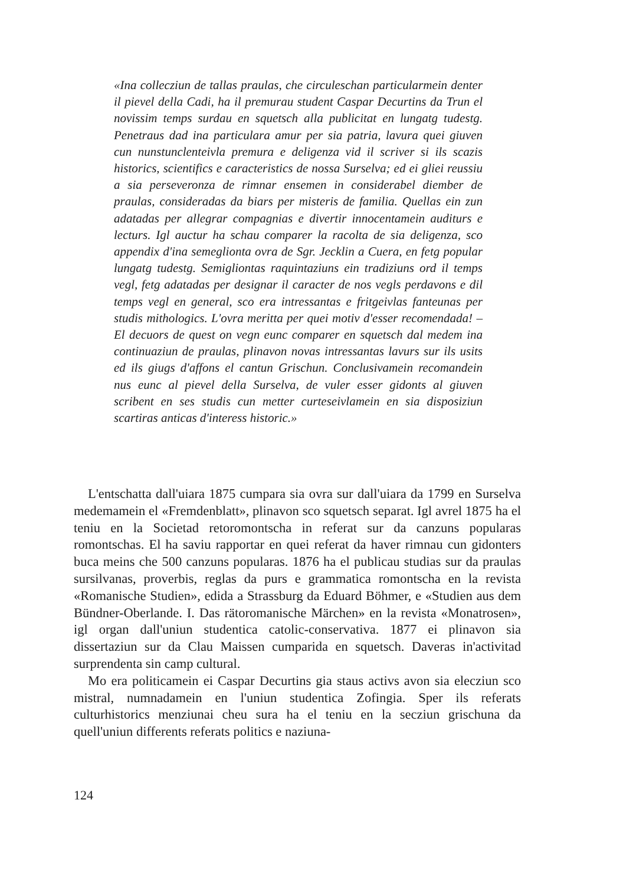«Ina collecziun de tallas praulas, che circuleschan particularmein denter il pievel della Cadi, ha il premurau student Caspar Decurtins da Trun el novissim temps surdau en squetsch alla publicitat en lungatg tudestg. Penetraus dad ina particulara amur per sia patria, lavura quei giuven cun nunstunclenteivla premura e deligenza vid il scriver si ils scazis historics, scientifics e caracteristics de nossa Surselva; ed ei gliei reussiu a sia perseveronza de rimnar ensemen in considerabel diember de praulas, consideradas da biars per misteris de familia. Quellas ein zun adatadas per allegrar compagnias e divertir innocentamein auditurs e lecturs. Igl auctur ha schau comparer la racolta de sia deligenza, sco appendix d'ina semeglionta ovra de Sgr. Jecklin a Cuera, en fetg popular lungatg tudestg. Semigliontas raquintaziuns ein tradiziuns ord il temps vegl, fetg adatadas per designar il caracter de nos vegls perdavons e dil temps vegl en general, sco era intressantas e fritgeivlas fanteunas per studis mithologics. L'ovra meritta per quei motiv d'esser recomendada! – El decuors de quest on vegn eunc comparer en squetsch dal medem ina continuaziun de praulas, plinavon novas intressantas lavurs sur ils usits ed ils giugs d'affons el cantun Grischun. Conclusivamein recomandein nus eunc al pievel della Surselva, de vuler esser gidonts al giuven scribent en ses studis cun metter curteseivlamein en sia disposiziun scartiras anticas d'interess historic.»
L'entschatta dall'uiara 1875 cumpara sia ovra sur dall'uiara da 1799 en Surselva medemamein el «Fremdenblatt», plinavon sco squetsch separat. Igl avrel 1875 ha el teniu en la Societad retoromontscha in referat sur da canzuns popularas romontschas. El ha saviu rapportar en quei referat da haver rimnau cun gidonters buca meins che 500 canzuns popularas. 1876 ha el publicau studias sur da praulas sursilvanas, proverbis, reglas da purs e grammatica romontscha en la revista «Romanische Studien», edida a Strassburg da Eduard Böhmer, e «Studien aus dem Bündner-Oberlande. I. Das rätoromanische Märchen» en la revista «Monatrosen», igl organ dall'uniun studentica catolic-conservativa. 1877 ei plinavon sia dissertaziun sur da Clau Maissen cumparida en squetsch. Daveras in'activitad surprendenta sin camp cultural.
Mo era politicamein ei Caspar Decurtins gia staus activs avon sia elecziun sco mistral, numnadamein en l'uniun studentica Zofingia. Sper ils referats culturhistorics menziunai cheu sura ha el teniu en la secziun grischuna da quell'uniun differents referats politics e naziuna-
124